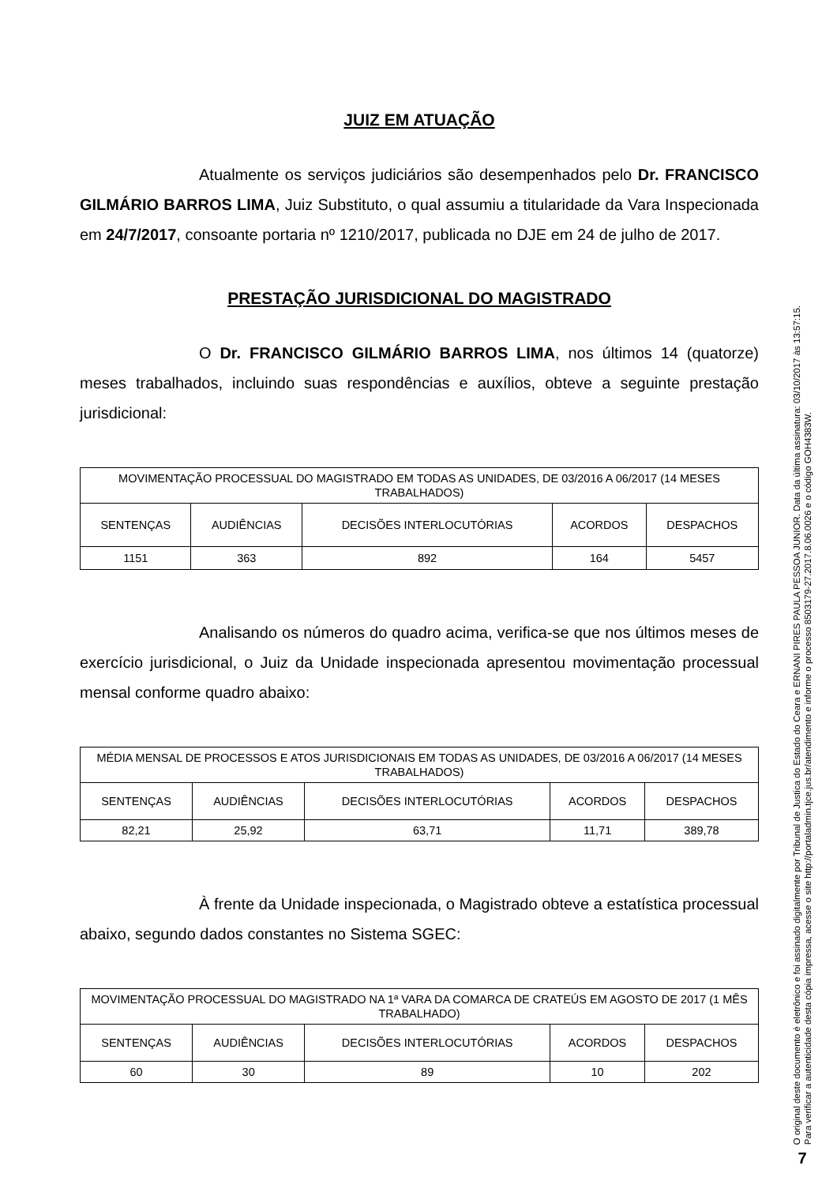JUIZ EM ATUAÇÃO
Atualmente os serviços judiciários são desempenhados pelo Dr. FRANCISCO GILMÁRIO BARROS LIMA, Juiz Substituto, o qual assumiu a titularidade da Vara Inspecionada em 24/7/2017, consoante portaria nº 1210/2017, publicada no DJE em 24 de julho de 2017.
PRESTAÇÃO JURISDICIONAL DO MAGISTRADO
O Dr. FRANCISCO GILMÁRIO BARROS LIMA, nos últimos 14 (quatorze) meses trabalhados, incluindo suas respondências e auxílios, obteve a seguinte prestação jurisdicional:
| MOVIMENTAÇÃO PROCESSUAL DO MAGISTRADO EM TODAS AS UNIDADES, DE 03/2016 A 06/2017 (14 MESES TRABALHADOS) | | | | |
| --- | --- | --- | --- | --- |
| SENTENÇAS | AUDIÊNCIAS | DECISÕES INTERLOCUTÓRIAS | ACORDOS | DESPACHOS |
| 1151 | 363 | 892 | 164 | 5457 |
Analisando os números do quadro acima, verifica-se que nos últimos meses de exercício jurisdicional, o Juiz da Unidade inspecionada apresentou movimentação processual mensal conforme quadro abaixo:
| MÉDIA MENSAL DE PROCESSOS E ATOS JURISDICIONAIS EM TODAS AS UNIDADES, DE 03/2016 A 06/2017 (14 MESES TRABALHADOS) | | | | |
| --- | --- | --- | --- | --- |
| SENTENÇAS | AUDIÊNCIAS | DECISÕES INTERLOCUTÓRIAS | ACORDOS | DESPACHOS |
| 82,21 | 25,92 | 63,71 | 11,71 | 389,78 |
À frente da Unidade inspecionada, o Magistrado obteve a estatística processual abaixo, segundo dados constantes no Sistema SGEC:
| MOVIMENTAÇÃO PROCESSUAL DO MAGISTRADO NA 1ª VARA DA COMARCA DE CRATEÚS EM AGOSTO DE 2017 (1 MÊS TRABALHADO) | | | | |
| --- | --- | --- | --- | --- |
| SENTENÇAS | AUDIÊNCIAS | DECISÕES INTERLOCUTÓRIAS | ACORDOS | DESPACHOS |
| 60 | 30 | 89 | 10 | 202 |
O original deste documento é eletrônico e foi assinado digitalmente por Tribunal de Justica do Estado do Ceara e ERNANI PIRES PAULA PESSOA JUNIOR. Data da última assinatura: 03/10/2017 às 13:57:15.
Para verificar a autenticidade desta cópia impressa, acesse o site http://portaladmin.tjce.jus.br/atendimento e informe o processo 8503179-27.2017.8.06.0026 e o código GOH4383W.
7